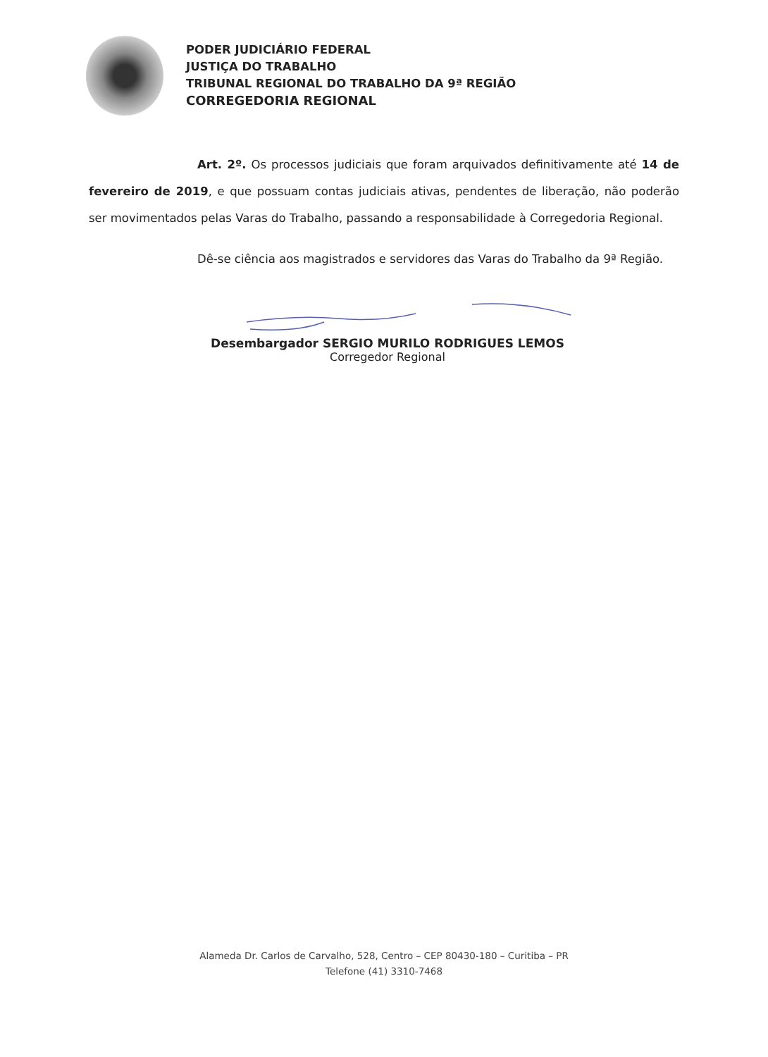PODER JUDICIÁRIO FEDERAL
JUSTIÇA DO TRABALHO
TRIBUNAL REGIONAL DO TRABALHO DA 9ª REGIÃO
CORREGEDORIA REGIONAL
Art. 2º. Os processos judiciais que foram arquivados definitivamente até 14 de fevereiro de 2019, e que possuam contas judiciais ativas, pendentes de liberação, não poderão ser movimentados pelas Varas do Trabalho, passando a responsabilidade à Corregedoria Regional.
Dê-se ciência aos magistrados e servidores das Varas do Trabalho da 9ª Região.
Desembargador SERGIO MURILO RODRIGUES LEMOS
Corregedor Regional
Alameda Dr. Carlos de Carvalho, 528, Centro – CEP 80430-180 – Curitiba – PR
Telefone (41) 3310-7468